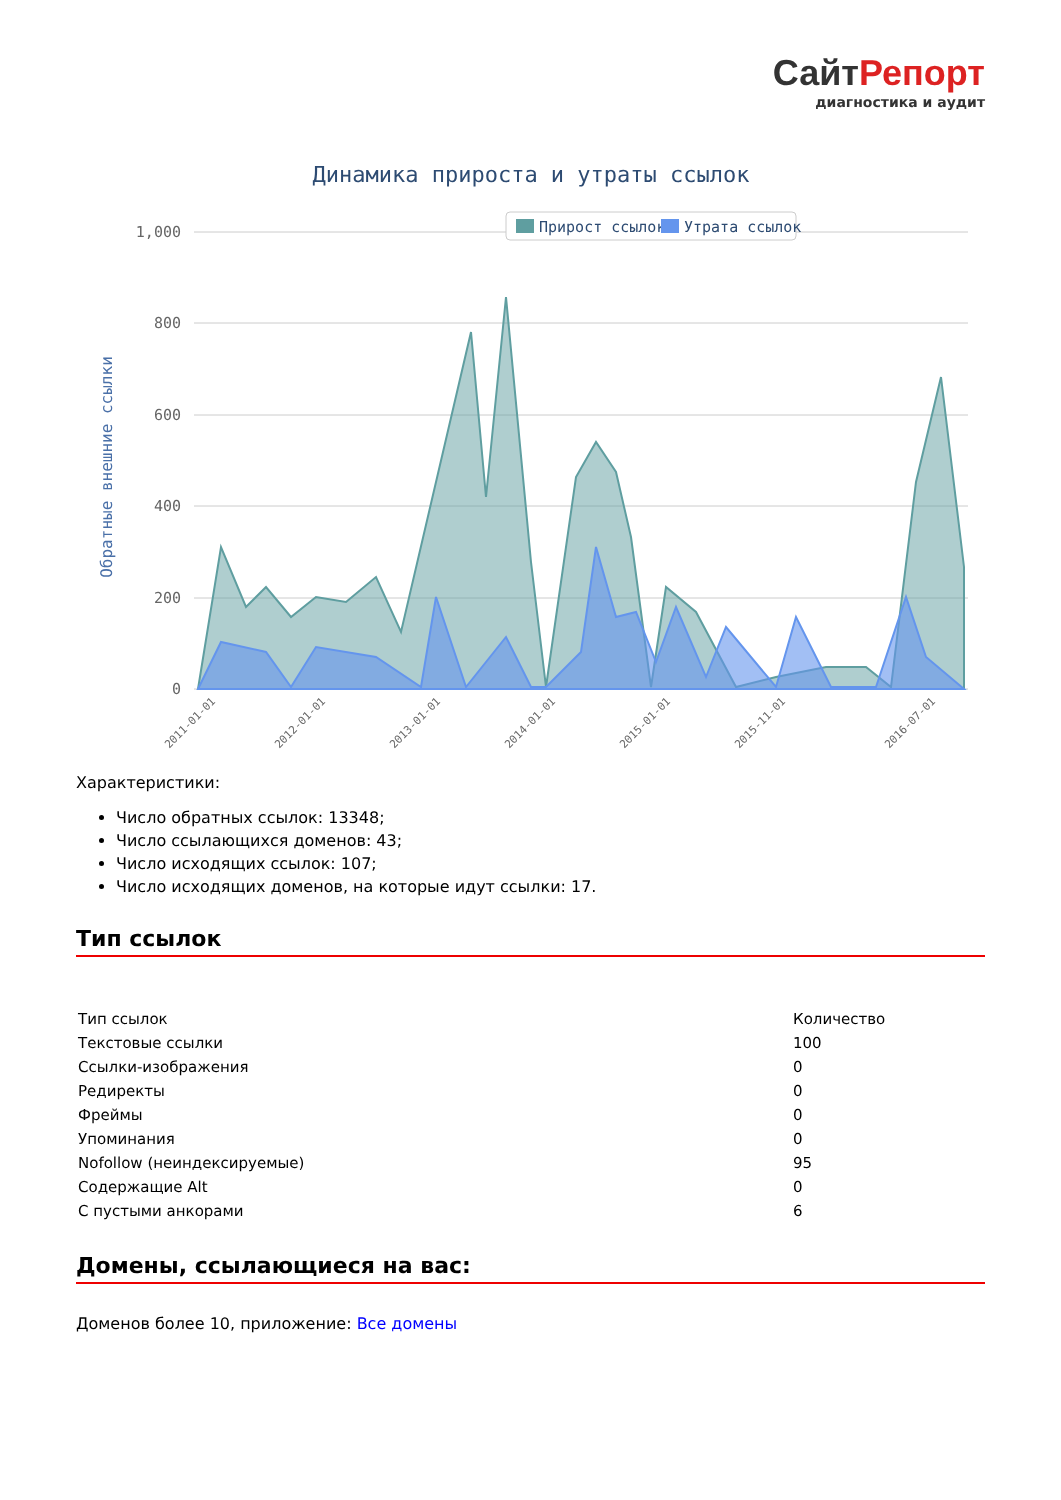СайтРепорт
диагностика и аудит
Динамика прироста и утраты ссылок
1,000
800
600
400
200
0
Обратные внешние ссылки
Прирост ссылок
Утрата ссылок
2011-01-01
2012-01-01
2013-01-01
2014-01-01
2015-01-01
2015-11-01
2016-07-01
Характеристики:
Число обратных ссылок: 13348;
Число ссылающихся доменов: 43;
Число исходящих ссылок: 107;
Число исходящих доменов, на которые идут ссылки: 17.
Тип ссылок
| Тип ссылок | Количество |
| Текстовые ссылки | 100 |
| Ссылки-изображения | 0 |
| Редиректы | 0 |
| Фреймы | 0 |
| Упоминания | 0 |
| Nofollow (неиндексируемые) | 95 |
| Содержащие Alt | 0 |
| С пустыми анкорами | 6 |
Домены, ссылающиеся на вас:
Доменов более 10, приложение: Все домены